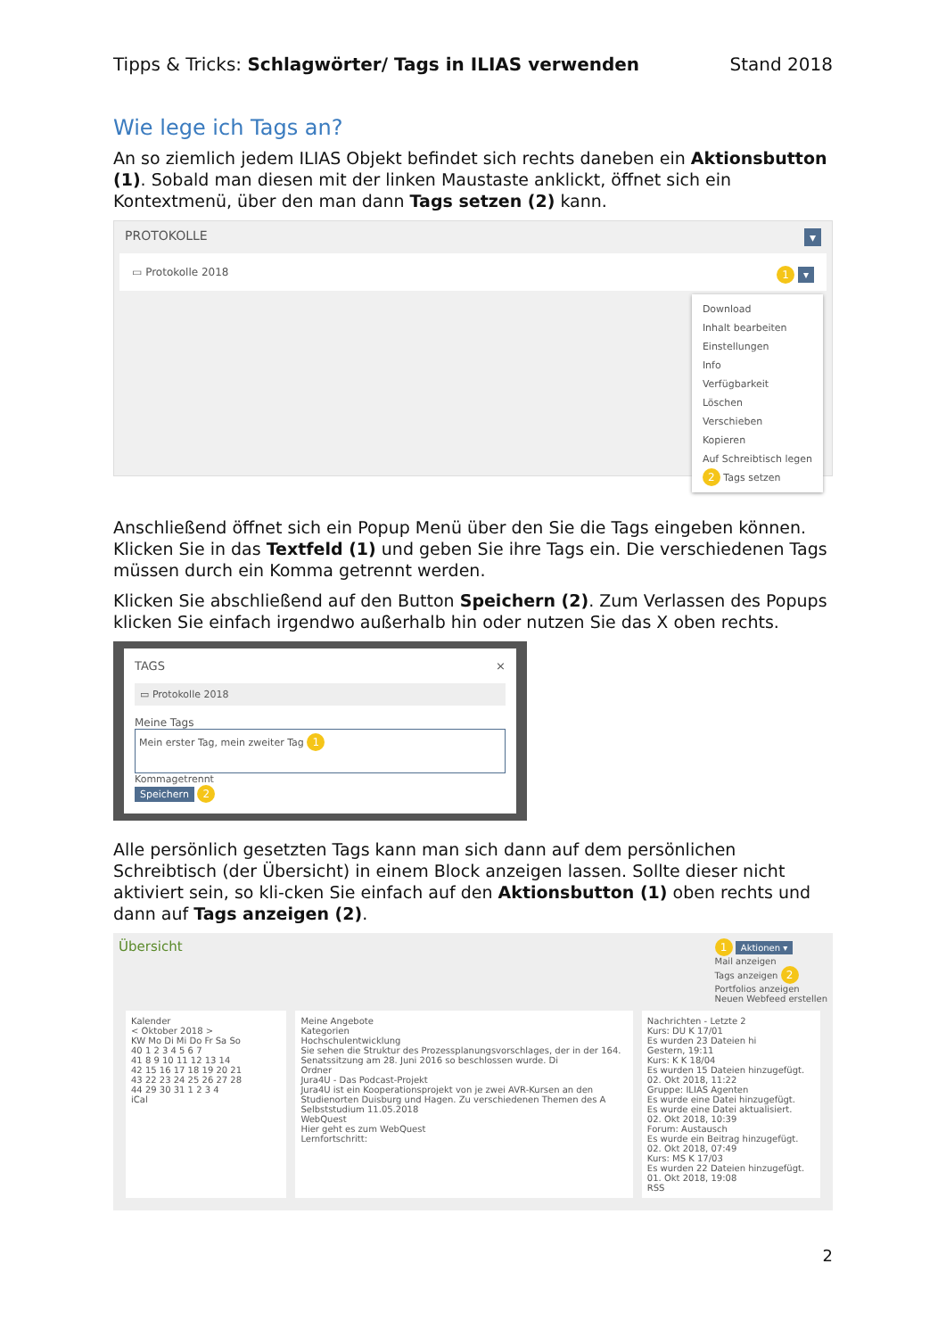Tipps & Tricks: Schlagwörter/ Tags in ILIAS verwenden Stand 2018
Wie lege ich Tags an?
An so ziemlich jedem ILIAS Objekt befindet sich rechts daneben ein Aktionsbutton (1). Sobald man diesen mit der linken Maustaste anklickt, öffnet sich ein Kontextmenü, über den man dann Tags setzen (2) kann.
PROTOKOLLE ▾
▭ Protokolle 2018 1 ▾
Download
Inhalt bearbeiten
Einstellungen
Info
Verfügbarkeit
Löschen
Verschieben
Kopieren
Auf Schreibtisch legen
2 Tags setzen
Anschließend öffnet sich ein Popup Menü über den Sie die Tags eingeben können. Klicken Sie in das Textfeld (1) und geben Sie ihre Tags ein. Die verschiedenen Tags müssen durch ein Komma getrennt werden.
Klicken Sie abschließend auf den Button Speichern (2). Zum Verlassen des Popups klicken Sie einfach irgendwo außerhalb hin oder nutzen Sie das X oben rechts.
TAGS ×
▭ Protokolle 2018
Meine Tags
Mein erster Tag, mein zweiter Tag 1
Kommagetrennt
Speichern 2
Alle persönlich gesetzten Tags kann man sich dann auf dem persönlichen Schreibtisch (der Übersicht) in einem Block anzeigen lassen. Sollte dieser nicht aktiviert sein, so kli-cken Sie einfach auf den Aktionsbutton (1) oben rechts und dann auf Tags anzeigen (2).
Übersicht 1 Aktionen ▾
Mail anzeigen
Tags anzeigen 2
Portfolios anzeigen
Neuen Webfeed erstellen
Kalender
< Oktober 2018 >
KW Mo Di Mi Do Fr Sa So
40 1 2 3 4 5 6 7
41 8 9 10 11 12 13 14
42 15 16 17 18 19 20 21
43 22 23 24 25 26 27 28
44 29 30 31 1 2 3 4
iCal
Meine Angebote
Kategorien
Hochschulentwicklung
Sie sehen die Struktur des Prozessplanungsvorschlages, der in der 164. Senatssitzung am 28. Juni 2016 so beschlossen wurde. Di
Ordner
Jura4U - Das Podcast-Projekt
Jura4U ist ein Kooperationsprojekt von je zwei AVR-Kursen an den Studienorten Duisburg und Hagen. Zu verschiedenen Themen des A
Selbststudium 11.05.2018
WebQuest
Hier geht es zum WebQuest
Lernfortschritt:
Nachrichten - Letzte 2
Kurs: DU K 17/01
Es wurden 23 Dateien hi
Gestern, 19:11
Kurs: K K 18/04
Es wurden 15 Dateien hinzugefügt.
02. Okt 2018, 11:22
Gruppe: ILIAS Agenten
Es wurde eine Datei hinzugefügt.
Es wurde eine Datei aktualisiert.
02. Okt 2018, 10:39
Forum: Austausch
Es wurde ein Beitrag hinzugefügt.
02. Okt 2018, 07:49
Kurs: MS K 17/03
Es wurden 22 Dateien hinzugefügt.
01. Okt 2018, 19:08
RSS
2